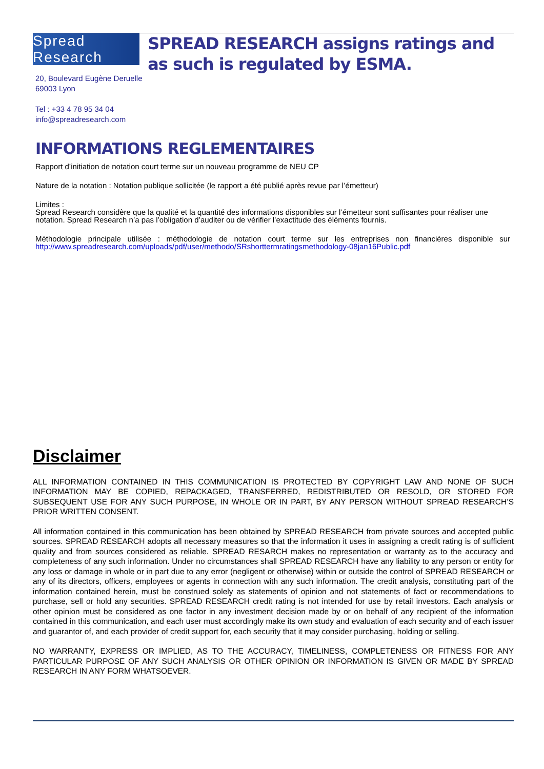Spread Research
SPREAD RESEARCH assigns ratings and as such is regulated by ESMA.
20, Boulevard Eugène Deruelle
69003 Lyon
Tel : +33 4 78 95 34 04
info@spreadresearch.com
INFORMATIONS REGLEMENTAIRES
Rapport d’initiation de notation court terme sur un nouveau programme de NEU CP
Nature de la notation : Notation publique sollicitée (le rapport a été publié après revue par l’émetteur)
Limites :
Spread Research considère que la qualité et la quantité des informations disponibles sur l’émetteur sont suffisantes pour réaliser une notation. Spread Research n’a pas l’obligation d’auditer ou de vérifier l’exactitude des éléments fournis.
Méthodologie principale utilisée : méthodologie de notation court terme sur les entreprises non financières disponible sur http://www.spreadresearch.com/uploads/pdf/user/methodo/SRshorttermratingsmethodology-08jan16Public.pdf
Disclaimer
ALL INFORMATION CONTAINED IN THIS COMMUNICATION IS PROTECTED BY COPYRIGHT LAW AND NONE OF SUCH INFORMATION MAY BE COPIED, REPACKAGED, TRANSFERRED, REDISTRIBUTED OR RESOLD, OR STORED FOR SUBSEQUENT USE FOR ANY SUCH PURPOSE, IN WHOLE OR IN PART, BY ANY PERSON WITHOUT SPREAD RESEARCH’S PRIOR WRITTEN CONSENT.
All information contained in this communication has been obtained by SPREAD RESEARCH from private sources and accepted public sources. SPREAD RESEARCH adopts all necessary measures so that the information it uses in assigning a credit rating is of sufficient quality and from sources considered as reliable. SPREAD RESARCH makes no representation or warranty as to the accuracy and completeness of any such information. Under no circumstances shall SPREAD RESEARCH have any liability to any person or entity for any loss or damage in whole or in part due to any error (negligent or otherwise) within or outside the control of SPREAD RESEARCH or any of its directors, officers, employees or agents in connection with any such information. The credit analysis, constituting part of the information contained herein, must be construed solely as statements of opinion and not statements of fact or recommendations to purchase, sell or hold any securities. SPREAD RESEARCH credit rating is not intended for use by retail investors. Each analysis or other opinion must be considered as one factor in any investment decision made by or on behalf of any recipient of the information contained in this communication, and each user must accordingly make its own study and evaluation of each security and of each issuer and guarantor of, and each provider of credit support for, each security that it may consider purchasing, holding or selling.
NO WARRANTY, EXPRESS OR IMPLIED, AS TO THE ACCURACY, TIMELINESS, COMPLETENESS OR FITNESS FOR ANY PARTICULAR PURPOSE OF ANY SUCH ANALYSIS OR OTHER OPINION OR INFORMATION IS GIVEN OR MADE BY SPREAD RESEARCH IN ANY FORM WHATSOEVER.